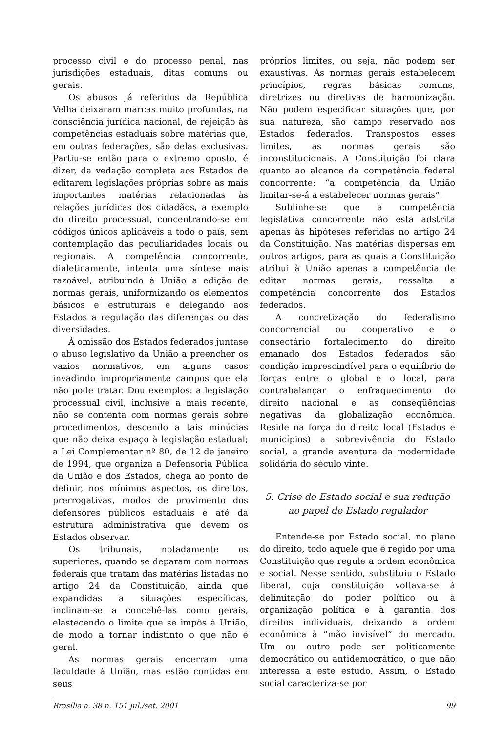processo civil e do processo penal, nas jurisdições estaduais, ditas comuns ou gerais.
Os abusos já referidos da República Velha deixaram marcas muito profundas, na consciência jurídica nacional, de rejeição às competências estaduais sobre matérias que, em outras federações, são delas exclusivas. Partiu-se então para o extremo oposto, é dizer, da vedação completa aos Estados de editarem legislações próprias sobre as mais importantes matérias relacionadas às relações jurídicas dos cidadãos, a exemplo do direito processual, concentrando-se em códigos únicos aplicáveis a todo o país, sem contemplação das peculiaridades locais ou regionais. A competência concorrente, dialeticamente, intenta uma síntese mais razoável, atribuindo à União a edição de normas gerais, uniformizando os elementos básicos e estruturais e delegando aos Estados a regulação das diferenças ou das diversidades.
À omissão dos Estados federados juntase o abuso legislativo da União a preencher os vazios normativos, em alguns casos invadindo impropriamente campos que ela não pode tratar. Dou exemplos: a legislação processual civil, inclusive a mais recente, não se contenta com normas gerais sobre procedimentos, descendo a tais minúcias que não deixa espaço à legislação estadual; a Lei Complementar nº 80, de 12 de janeiro de 1994, que organiza a Defensoria Pública da União e dos Estados, chega ao ponto de definir, nos mínimos aspectos, os direitos, prerrogativas, modos de provimento dos defensores públicos estaduais e até da estrutura administrativa que devem os Estados observar.
Os tribunais, notadamente os superiores, quando se deparam com normas federais que tratam das matérias listadas no artigo 24 da Constituição, ainda que expandidas a situações específicas, inclinam-se a concebê-las como gerais, elastecendo o limite que se impôs à União, de modo a tornar indistinto o que não é geral.
As normas gerais encerram uma faculdade à União, mas estão contidas em seus
próprios limites, ou seja, não podem ser exaustivas. As normas gerais estabelecem princípios, regras básicas comuns, diretrizes ou diretivas de harmonização. Não podem especificar situações que, por sua natureza, são campo reservado aos Estados federados. Transpostos esses limites, as normas gerais são inconstitucionais. A Constituição foi clara quanto ao alcance da competência federal concorrente: “a competência da União limitar-se-á a estabelecer normas gerais”.
Sublinhe-se que a competência legislativa concorrente não está adstrita apenas às hipóteses referidas no artigo 24 da Constituição. Nas matérias dispersas em outros artigos, para as quais a Constituição atribui à União apenas a competência de editar normas gerais, ressalta a competência concorrente dos Estados federados.
A concretização do federalismo concorrencial ou cooperativo e o consectário fortalecimento do direito emanado dos Estados federados são condição imprescindível para o equilíbrio de forças entre o global e o local, para contrabalançar o enfraquecimento do direito nacional e as conseqüências negativas da globalização econômica. Reside na força do direito local (Estados e municípios) a sobrevivência do Estado social, a grande aventura da modernidade solidária do século vinte.
5. Crise do Estado social e sua redução
ao papel de Estado regulador
Entende-se por Estado social, no plano do direito, todo aquele que é regido por uma Constituição que regule a ordem econômica e social. Nesse sentido, substituiu o Estado liberal, cuja constituição voltava-se à delimitação do poder político ou à organização política e à garantia dos direitos individuais, deixando a ordem econômica à “mão invisível” do mercado. Um ou outro pode ser politicamente democrático ou antidemocrático, o que não interessa a este estudo. Assim, o Estado social caracteriza-se por
Brasília a. 38 n. 151 jul./set. 2001 99